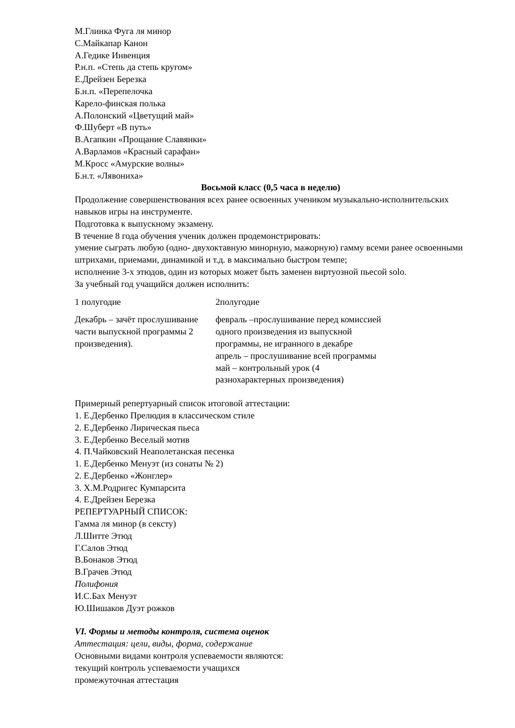М.Глинка Фуга ля минор
С.Майкапар Канон
А.Гедике Инвенция
Р.н.п. «Степь да степь кругом»
Е.Дрейзен Березка
Б.н.п. «Перепелочка
Карело-финская полька
А.Полонский «Цветущий май»
Ф.Шуберт «В путь»
В.Агапкин «Прощание Славянки»
А.Варламов «Красный сарафан»
М.Кросс «Амурские волны»
Б.н.т. «Лявониха»
Восьмой класс (0,5 часа в неделю)
Продолжение совершенствования всех ранее освоенных учеником музыкально-исполнительских навыков игры на инструменте.
Подготовка к выпускному экзамену.
В течение 8 года обучения ученик должен продемонстрировать:
умение сыграть любую (одно- двухоктавную минорную, мажорную) гамму всеми ранее освоенными штрихами, приемами, динамикой и т.д. в максимально быстром темпе;
исполнение 3-х этюдов, один из которых может быть заменен виртуозной пьесой solo.
За учебный год учащийся должен исполнить:
| 1 полугодие | 2полугодие |
| Декабрь – зачёт прослушивание части выпускной программы 2 произведения). | февраль –прослушивание перед комиссией одного произведения из выпускной программы, не игранного в декабре апрель – прослушивание всей программы май – контрольный урок (4 разнохарактерных произведения) |
Примерный репертуарный список итоговой аттестации:
1. Е.Дербенко Прелюдия в классическом стиле
2. Е.Дербенко Лирическая пьеса
3. Е.Дербенко Веселый мотив
4. П.Чайковский Неаполетанская песенка
1. Е.Дербенко Менуэт (из сонаты № 2)
2. Е.Дербенко «Жонглер»
3. Х.М.Родригес Кумпарсита
4. Е.Дрейзен Березка
РЕПЕРТУАРНЫЙ СПИСОК:
Гамма ля минор (в сексту)
Л.Шитте Этюд
Г.Салов Этюд
В.Бонаков Этюд
В.Грачев Этюд
Полифония
И.С.Бах Менуэт
Ю.Шишаков Дуэт рожков
VI. Формы и методы контроля, система оценок
Аттестация: цели, виды, форма, содержание
Основными видами контроля успеваемости являются:
текущий контроль успеваемости учащихся
промежуточная аттестация